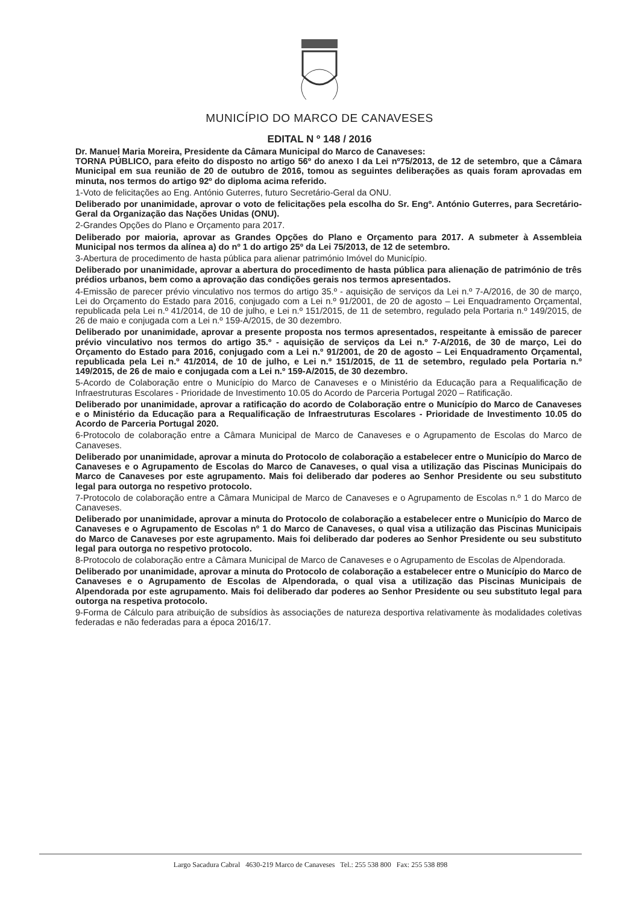MUNICÍPIO DO MARCO DE CANAVESES
EDITAL N º 148 / 2016
Dr. Manuel Maria Moreira, Presidente da Câmara Municipal do Marco de Canaveses:
TORNA PÚBLICO, para efeito do disposto no artigo 56º do anexo I da Lei nº75/2013, de 12 de setembro, que a Câmara Municipal em sua reunião de 20 de outubro de 2016, tomou as seguintes deliberações as quais foram aprovadas em minuta, nos termos do artigo 92º do diploma acima referido.
1-Voto de felicitações ao Eng. António Guterres, futuro Secretário-Geral da ONU.
Deliberado por unanimidade, aprovar o voto de felicitações pela escolha do Sr. Engº. António Guterres, para Secretário-Geral da Organização das Nações Unidas (ONU).
2-Grandes Opções do Plano e Orçamento para 2017.
Deliberado por maioria, aprovar as Grandes Opções do Plano e Orçamento para 2017. A submeter à Assembleia Municipal nos termos da alínea a) do nº 1 do artigo 25º da Lei 75/2013, de 12 de setembro.
3-Abertura de procedimento de hasta pública para alienar património Imóvel do Município.
Deliberado por unanimidade, aprovar a abertura do procedimento de hasta pública para alienação de património de três prédios urbanos, bem como a aprovação das condições gerais nos termos apresentados.
4-Emissão de parecer prévio vinculativo nos termos do artigo 35.º - aquisição de serviços da Lei n.º 7-A/2016, de 30 de março, Lei do Orçamento do Estado para 2016, conjugado com a Lei n.º 91/2001, de 20 de agosto – Lei Enquadramento Orçamental, republicada pela Lei n.º 41/2014, de 10 de julho, e Lei n.º 151/2015, de 11 de setembro, regulado pela Portaria n.º 149/2015, de 26 de maio e conjugada com a Lei n.º 159-A/2015, de 30 dezembro.
Deliberado por unanimidade, aprovar a presente proposta nos termos apresentados, respeitante à emissão de parecer prévio vinculativo nos termos do artigo 35.º - aquisição de serviços da Lei n.º 7-A/2016, de 30 de março, Lei do Orçamento do Estado para 2016, conjugado com a Lei n.º 91/2001, de 20 de agosto – Lei Enquadramento Orçamental, republicada pela Lei n.º 41/2014, de 10 de julho, e Lei n.º 151/2015, de 11 de setembro, regulado pela Portaria n.º 149/2015, de 26 de maio e conjugada com a Lei n.º 159-A/2015, de 30 dezembro.
5-Acordo de Colaboração entre o Município do Marco de Canaveses e o Ministério da Educação para a Requalificação de Infraestruturas Escolares - Prioridade de Investimento 10.05 do Acordo de Parceria Portugal 2020 – Ratificação.
Deliberado por unanimidade, aprovar a ratificação do acordo de Colaboração entre o Município do Marco de Canaveses e o Ministério da Educação para a Requalificação de Infraestruturas Escolares - Prioridade de Investimento 10.05 do Acordo de Parceria Portugal 2020.
6-Protocolo de colaboração entre a Câmara Municipal de Marco de Canaveses e o Agrupamento de Escolas do Marco de Canaveses.
Deliberado por unanimidade, aprovar a minuta do Protocolo de colaboração a estabelecer entre o Município do Marco de Canaveses e o Agrupamento de Escolas do Marco de Canaveses, o qual visa a utilização das Piscinas Municipais do Marco de Canaveses por este agrupamento. Mais foi deliberado dar poderes ao Senhor Presidente ou seu substituto legal para outorga no respetivo protocolo.
7-Protocolo de colaboração entre a Câmara Municipal de Marco de Canaveses e o Agrupamento de Escolas n.º 1 do Marco de Canaveses.
Deliberado por unanimidade, aprovar a minuta do Protocolo de colaboração a estabelecer entre o Município do Marco de Canaveses e o Agrupamento de Escolas nº 1 do Marco de Canaveses, o qual visa a utilização das Piscinas Municipais do Marco de Canaveses por este agrupamento. Mais foi deliberado dar poderes ao Senhor Presidente ou seu substituto legal para outorga no respetivo protocolo.
8-Protocolo de colaboração entre a Câmara Municipal de Marco de Canaveses e o Agrupamento de Escolas de Alpendorada.
Deliberado por unanimidade, aprovar a minuta do Protocolo de colaboração a estabelecer entre o Município do Marco de Canaveses e o Agrupamento de Escolas de Alpendorada, o qual visa a utilização das Piscinas Municipais de Alpendorada por este agrupamento. Mais foi deliberado dar poderes ao Senhor Presidente ou seu substituto legal para outorga na respetiva protocolo.
9-Forma de Cálculo para atribuição de subsídios às associações de natureza desportiva relativamente às modalidades coletivas federadas e não federadas para a época 2016/17.
Largo Sacadura Cabral 4630-219 Marco de Canaveses Tel.: 255 538 800 Fax: 255 538 898